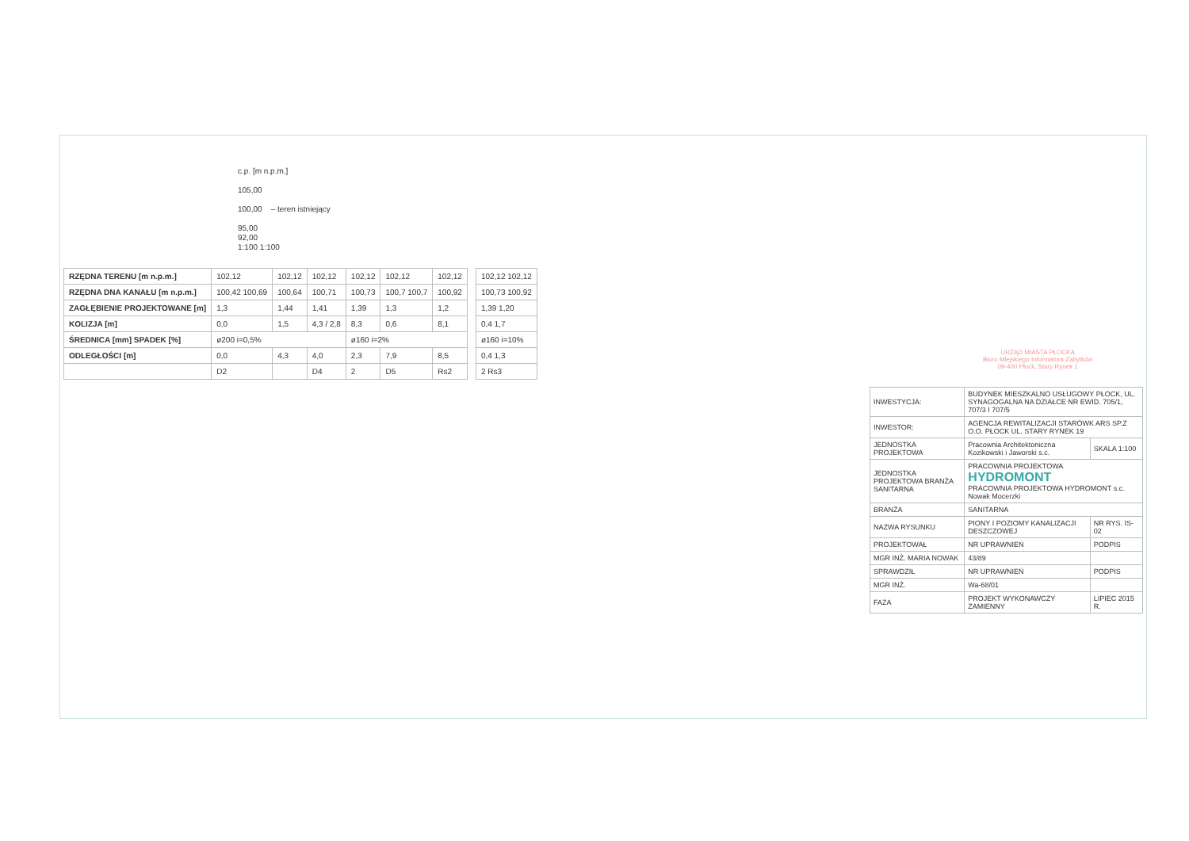c.p. [m n.p.m.]
105,00
100,00 – teren istniejący
95,00
92,00
1:100 1:100
| RZĘDNA TERENU [m n.p.m.] | 102,12 | 102,12 | 102,12 | 102,12 | 102,12 | 102,12 |
| RZĘDNA DNA KANAŁU [m n.p.m.] | 100,42 100,69 | 100,64 | 100,71 | 100,73 | 100,7 100,7 | 100,92 |
| ZAGŁĘBIENIE PROJEKTOWANE [m] | 1,3 | 1,44 | 1,41 | 1,39 | 1,3 | 1,2 |
| KOLIZJA [m] | 0,0 | 1,5 | 4,3 / 2,8 | 8,3 | 0,6 | 8,1 |
| ŚREDNICA [mm] SPADEK [%] | ø200 i=0,5% | | | ø160 i=2% | | |
| ODLEGŁOŚCI [m] | 0,0 | 4,3 | 4,0 | 2,3 | 7,9 | 8,5 |
| | D2 | | D4 | 2 | D5 | Rs2 |
| 102,12 102,12 |
| 100,73 100,92 |
| 1,39 1,20 |
| 0,4 1,7 |
| ø160 i=10% |
| 0,4 1,3 |
| 2 Rs3 |
URZĄD MIASTA PŁOCKA
Biuro Miejskiego Informatora Zabytków
09-400 Płock, Stary Rynek 1
| INWESTYCJA: | BUDYNEK MIESZKALNO USŁUGOWY PŁOCK, UL. SYNAGOGALNA NA DZIAŁCE NR EWID. 705/1, 707/3 I 707/5 | | |
| INWESTOR: | AGENCJA REWITALIZACJI STARÓWK ARS SP.Z O.O. PŁOCK UL. STARY RYNEK 19 | | |
| JEDNOSTKA PROJEKTOWA | Pracownia Architektoniczna Kozikowski i Jaworski s.c. | | SKALA 1:100 |
| JEDNOSTKA PROJEKTOWA BRANŻA SANITARNA | PRACOWNIA PROJEKTOWA HYDROMONT PRACOWNIA PROJEKTOWA HYDROMONT s.c. Nowak Mocerzki | | |
| BRANŻA | SANITARNA | | |
| NAZWA RYSUNKU | PIONY I POZIOMY KANALIZACJI DESZCZOWEJ | | NR RYS. IS-02 |
| PROJEKTOWAŁ | NR UPRAWNIEŃ | PODPIS | |
| MGR INŻ. MARIA NOWAK | 43/89 | | |
| SPRAWDZIŁ | NR UPRAWNIEŃ | PODPIS | |
| MGR INŻ. | Wa-68/01 | | |
| FAZA | PROJEKT WYKONAWCZY ZAMIENNY | | LIPIEC 2015 R. |